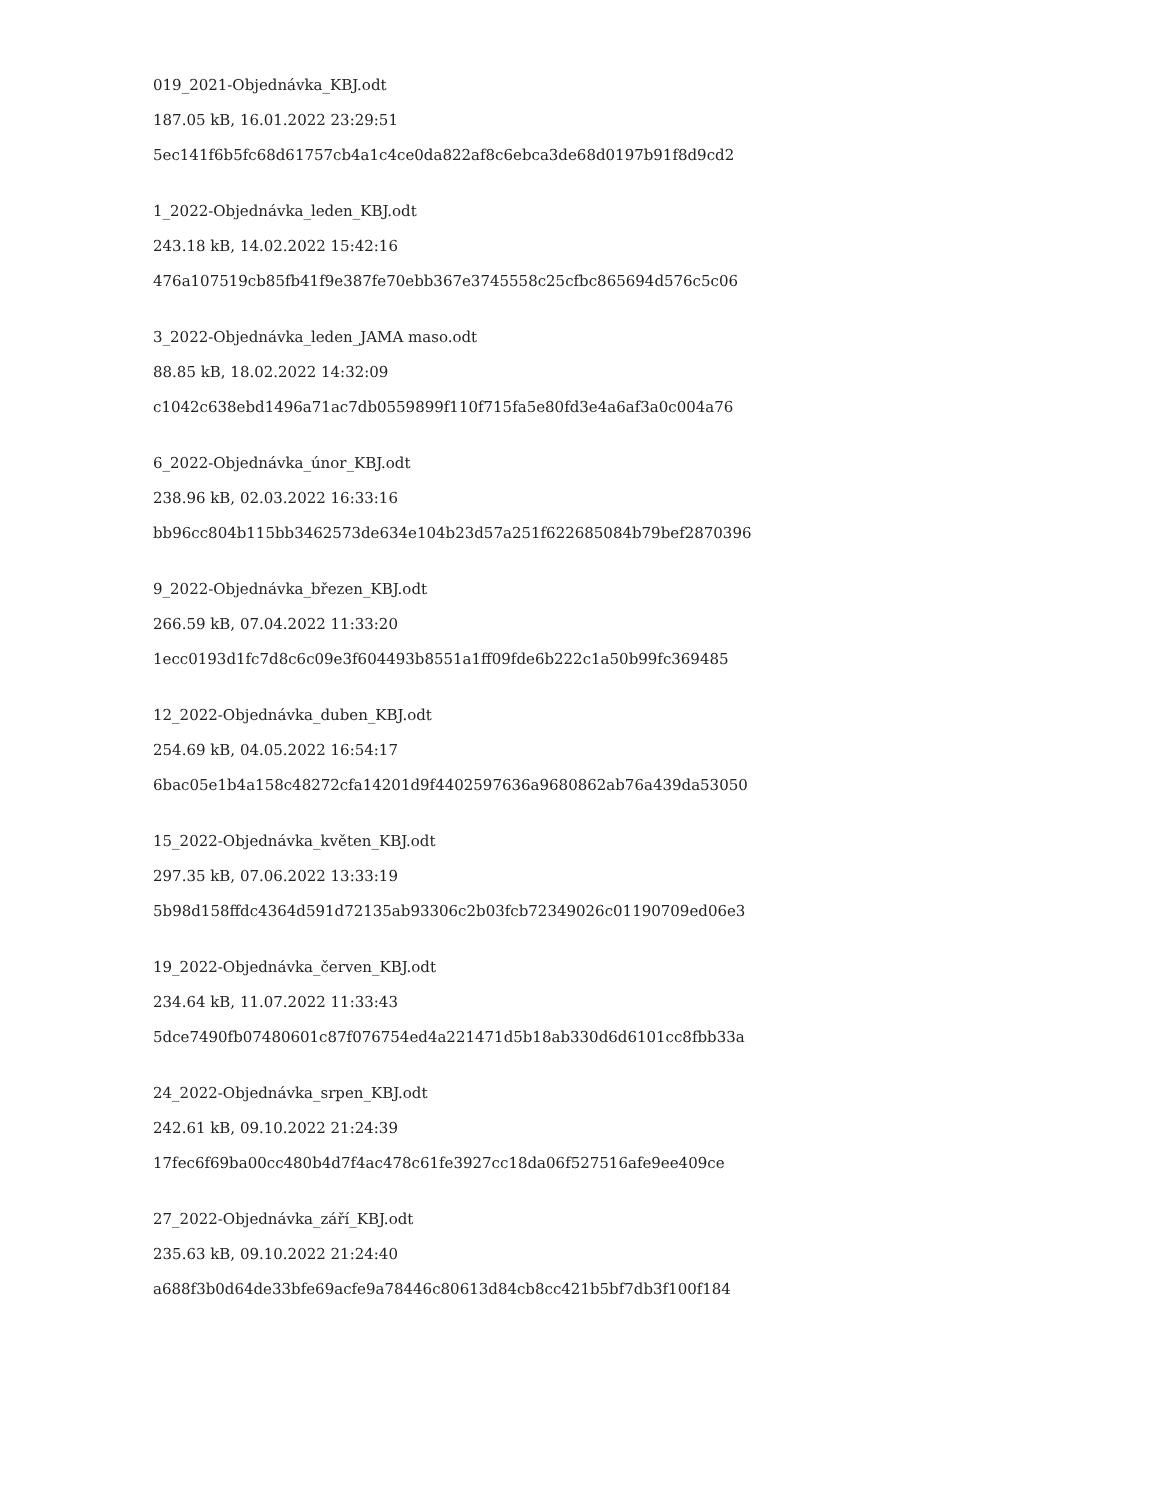019_2021-Objednávka_KBJ.odt
187.05 kB, 16.01.2022 23:29:51
5ec141f6b5fc68d61757cb4a1c4ce0da822af8c6ebca3de68d0197b91f8d9cd2
1_2022-Objednávka_leden_KBJ.odt
243.18 kB, 14.02.2022 15:42:16
476a107519cb85fb41f9e387fe70ebb367e3745558c25cfbc865694d576c5c06
3_2022-Objednávka_leden_JAMA maso.odt
88.85 kB, 18.02.2022 14:32:09
c1042c638ebd1496a71ac7db0559899f110f715fa5e80fd3e4a6af3a0c004a76
6_2022-Objednávka_únor_KBJ.odt
238.96 kB, 02.03.2022 16:33:16
bb96cc804b115bb3462573de634e104b23d57a251f622685084b79bef2870396
9_2022-Objednávka_březen_KBJ.odt
266.59 kB, 07.04.2022 11:33:20
1ecc0193d1fc7d8c6c09e3f604493b8551a1ff09fde6b222c1a50b99fc369485
12_2022-Objednávka_duben_KBJ.odt
254.69 kB, 04.05.2022 16:54:17
6bac05e1b4a158c48272cfa14201d9f4402597636a9680862ab76a439da53050
15_2022-Objednávka_květen_KBJ.odt
297.35 kB, 07.06.2022 13:33:19
5b98d158ffdc4364d591d72135ab93306c2b03fcb72349026c01190709ed06e3
19_2022-Objednávka_červen_KBJ.odt
234.64 kB, 11.07.2022 11:33:43
5dce7490fb07480601c87f076754ed4a221471d5b18ab330d6d6101cc8fbb33a
24_2022-Objednávka_srpen_KBJ.odt
242.61 kB, 09.10.2022 21:24:39
17fec6f69ba00cc480b4d7f4ac478c61fe3927cc18da06f527516afe9ee409ce
27_2022-Objednávka_září_KBJ.odt
235.63 kB, 09.10.2022 21:24:40
a688f3b0d64de33bfe69acfe9a78446c80613d84cb8cc421b5bf7db3f100f184